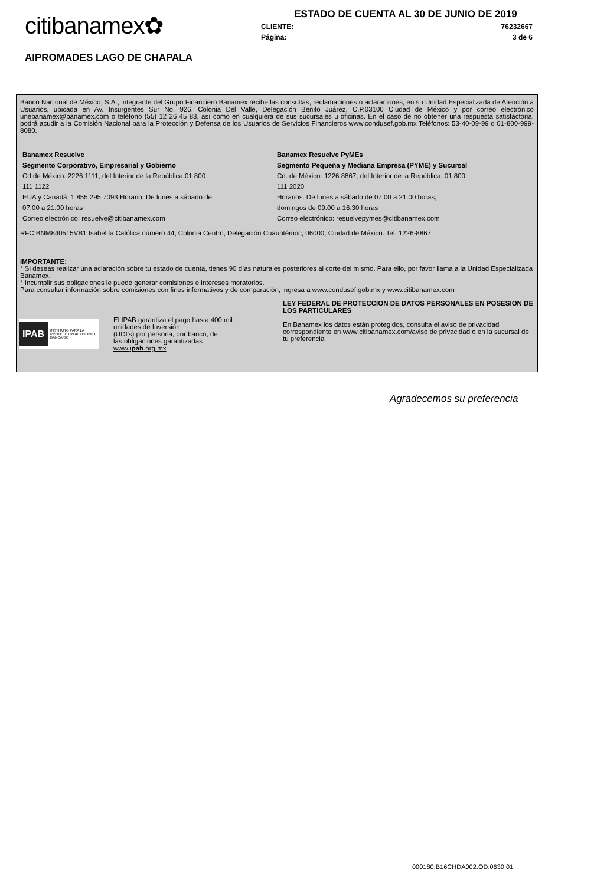citibanamex✿
AIPROMADES LAGO DE CHAPALA
ESTADO DE CUENTA AL 30 DE JUNIO DE 2019
CLIENTE: 76232667
Página: 3 de 6
Banco Nacional de México, S.A., integrante del Grupo Financiero Banamex recibe las consultas, reclamaciones o aclaraciones, en su Unidad Especializada de Atención a Usuarios, ubicada en Av. Insurgentes Sur No. 926, Colonia Del Valle, Delegación Benito Juárez, C.P.03100 Ciudad de México y por correo electrónico unebanamex@banamex.com o teléfono (55) 12 26 45 83, así como en cualquiera de sus sucursales u oficinas. En el caso de no obtener una respuesta satisfactoria, podrá acudir a la Comisión Nacional para la Protección y Defensa de los Usuarios de Servicios Financieros www.condusef.gob.mx Teléfonos: 53-40-09-99 o 01-800-999-8080.
Banamex Resuelve
Segmento Corporativo, Empresarial y Gobierno
Cd de México: 2226 1111, del Interior de la República:01 800
111 1122
EUA y Canadá: 1 855 295 7093 Horario: De lunes a sábado de
07:00 a 21:00 horas
Correo electrónico: resuelve@citibanamex.com
Banamex Resuelve PyMEs
Segmento Pequeña y Mediana Empresa (PYME) y Sucursal
Cd. de México: 1226 8867, del Interior de la República: 01 800
111 2020
Horarios: De lunes a sábado de 07:00 a 21:00 horas,
domingos de 09:00 a 16:30 horas
Correo electrónico: resuelvepymes@citibanamex.com
RFC:BNM840515VB1 Isabel la Católica número 44, Colonia Centro, Delegación Cuauhtémoc, 06000, Ciudad de México. Tel. 1226-8867
IMPORTANTE:
° Si deseas realizar una aclaración sobre tu estado de cuenta, tienes 90 días naturales posteriores al corte del mismo. Para ello, por favor llama a la Unidad Especializada Banamex.
° Incumplir sus obligaciones le puede generar comisiones e intereses moratorios.
Para consultar información sobre comisiones con fines informativos y de comparación, ingresa a www.condusef.gob.mx y www.citibanamex.com
IPAB INSTITUTO PARA LA PROTECCIÓN AL AHORRO BANCARIO
El IPAB garantiza el pago hasta 400 mil
unidades de Inversión
(UDI's) por persona, por banco, de
las obligaciones garantizadas
www.ipab.org.mx
LEY FEDERAL DE PROTECCION DE DATOS PERSONALES EN POSESION DE LOS PARTICULARES
En Banamex los datos están protegidos, consulta el aviso de privacidad correspondiente en www.citibanamex.com/aviso de privacidad o en la sucursal de tu preferencia
Agradecemos su preferencia
000180.B16CHDA002.OD.0630.01